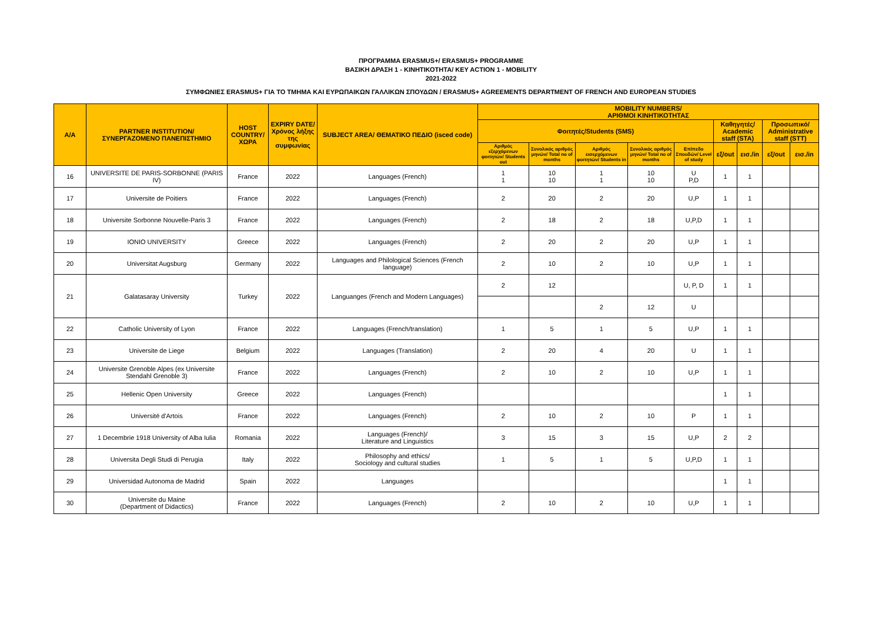ΠΡΟΓΡΑΜΜΑ ERASMUS+/ ERASMUS+ PROGRAMME
ΒΑΣΙΚΗ ΔΡΑΣΗ 1 - ΚΙΝΗΤΙΚΟΤΗΤΑ/ KEY ACTION 1 - MOBILITY
2021-2022
ΣΥΜΦΩΝΙΕΣ ERASMUS+ ΓΙΑ ΤΟ ΤΜΗΜΑ ΚΑΙ ΕΥΡΩΠΑΙΚΩΝ ΓΑΛΛΙΚΩΝ ΣΠΟΥΔΩΝ / ERASMUS+ AGREEMENTS DEPARTMENT OF FRENCH AND EUROPEAN STUDIES
| A/A | PARTNER INSTITUTION/ ΣΥΝΕΡΓΑΖΟΜΕΝΟ ΠΑΝΕΠΙΣΤΗΜΙΟ | HOST COUNTRY/ ΧΩΡΑ | EXPIRY DATE/ Χρόνος λήξης της συμφωνίας | SUBJECT AREA/ ΘΕΜΑΤΙΚΟ ΠΕΔΙΟ (isced code) | MOBILITY NUMBERS/ ΑΡΙΘΜΟΙ ΚΙΝΗΤΙΚΟΤΗΤΑΣ | | | | | | | | |
| --- | --- | --- | --- | --- | --- | --- | --- | --- | --- | --- | --- | --- | --- |
| | | | | | Φοιτητές/Students (SMS) | | | | | Καθηγητές/ Academic staff (STA) | | Προσωπικό/ Administrative staff (STT) | |
| | | | | | Αριθμός εξερχόμενων φοιτητών/ Students out | Συνολικός αριθμός μηνών/ Total no of months | Αριθμός εισερχόμενων φοιτητών/ Students in | Συνολικός αριθμός μηνών/ Total no of months | Επίπεδο Σπουδών/ Level of study | εξ/out | εισ./in | εξ/out | εισ./in |
| 16 | UNIVERSITE DE PARIS-SORBONNE (PARIS IV) | France | 2022 | Languages (French) | 1 1 | 10 10 | 1 1 | 10 10 | U P,D | 1 | 1 | | |
| 17 | Universite de Poitiers | France | 2022 | Languages (French) | 2 | 20 | 2 | 20 | U,P | 1 | 1 | | |
| 18 | Universite Sorbonne Nouvelle-Paris 3 | France | 2022 | Languages (French) | 2 | 18 | 2 | 18 | U,P,D | 1 | 1 | | |
| 19 | IONIO UNIVERSITY | Greece | 2022 | Languages (French) | 2 | 20 | 2 | 20 | U,P | 1 | 1 | | |
| 20 | Universitat Augsburg | Germany | 2022 | Languages and Philological Sciences (French language) | 2 | 10 | 2 | 10 | U,P | 1 | 1 | | |
| 21 | Galatasaray University | Turkey | 2022 | Languanges (French and Modern Languages) | 2 | 12 | | | U, P, D | 1 | 1 | | |
| | | | | | | | 2 | 12 | U | | | | |
| 22 | Catholic University of Lyon | France | 2022 | Languages (French/translation) | 1 | 5 | 1 | 5 | U,P | 1 | 1 | | |
| 23 | Universite de Liege | Belgium | 2022 | Languages (Translation) | 2 | 20 | 4 | 20 | U | 1 | 1 | | |
| 24 | Universite Grenoble Alpes (ex Universite Stendahl Grenoble 3) | France | 2022 | Languages (French) | 2 | 10 | 2 | 10 | U,P | 1 | 1 | | |
| 25 | Hellenic Open University | Greece | 2022 | Languages (French) | | | | | | 1 | 1 | | |
| 26 | Université d'Artois | France | 2022 | Languages (French) | 2 | 10 | 2 | 10 | P | 1 | 1 | | |
| 27 | 1 Decembrie 1918 University of Alba Iulia | Romania | 2022 | Languages (French)/ Literature and Linguistics | 3 | 15 | 3 | 15 | U,P | 2 | 2 | | |
| 28 | Universita Degli Studi di Perugia | Italy | 2022 | Philosophy and ethics/ Sociology and cultural studies | 1 | 5 | 1 | 5 | U,P,D | 1 | 1 | | |
| 29 | Universidad Autonoma de Madrid | Spain | 2022 | Languages | | | | | | 1 | 1 | | |
| 30 | Universite du Maine (Department of Didactics) | France | 2022 | Languages (French) | 2 | 10 | 2 | 10 | U,P | 1 | 1 | | |